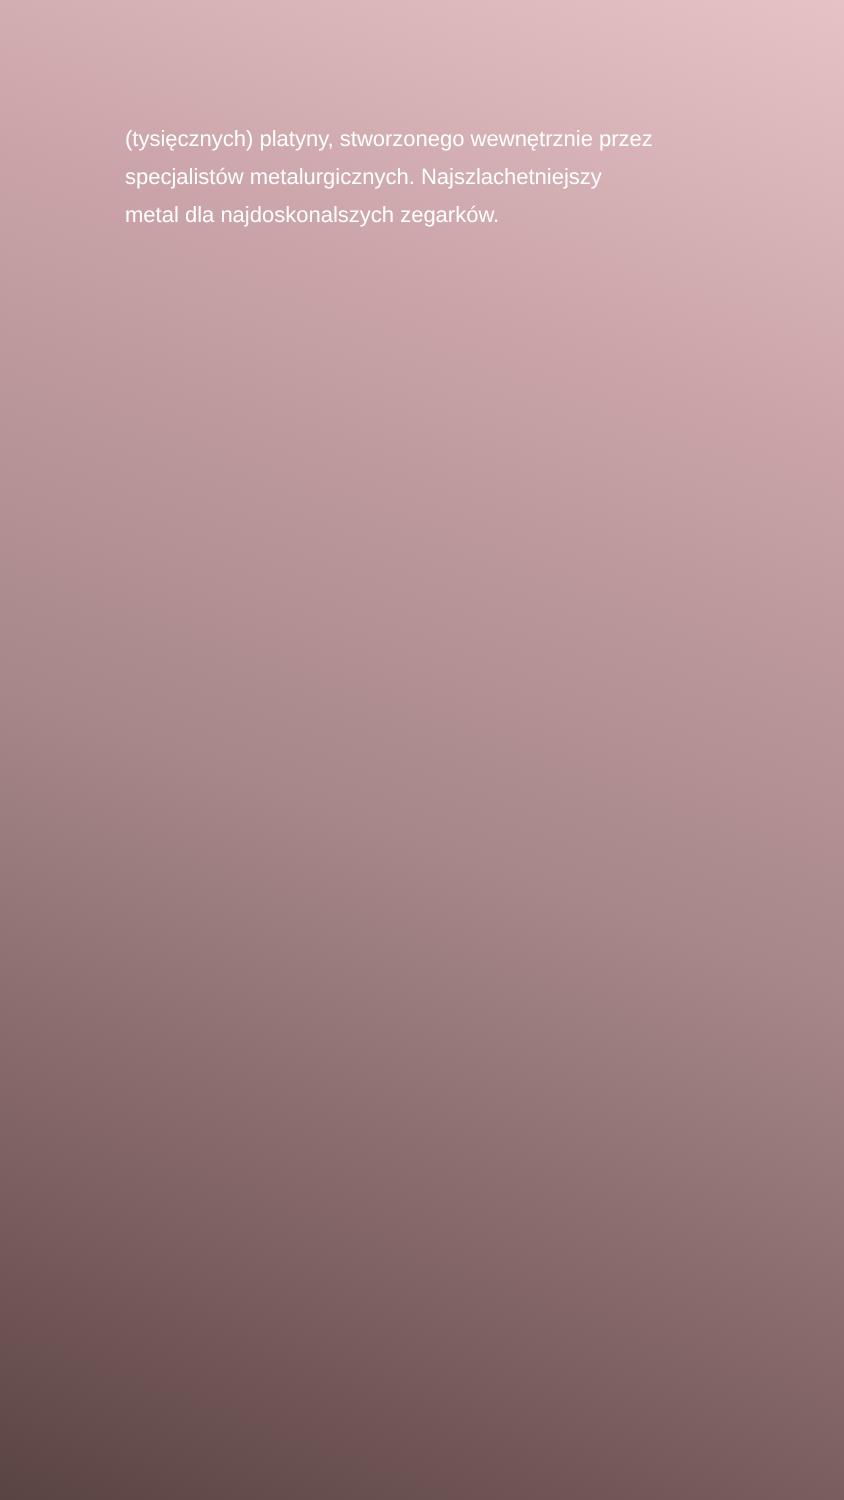(tysięcznych) platyny, stworzonego wewnętrznie przez specjalistów metalurgicznych. Najszlachetniejszy
metal dla najdoskonalszych zegarków.